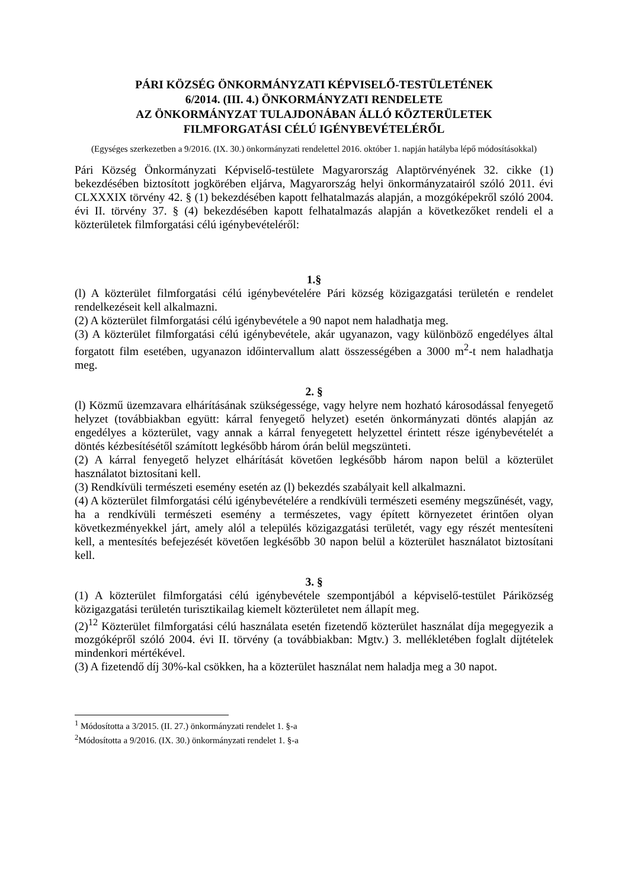PÁRI KÖZSÉG ÖNKORMÁNYZATI KÉPVISELŐ-TESTÜLETÉNEK
6/2014. (III. 4.) ÖNKORMÁNYZATI RENDELETE
AZ ÖNKORMÁNYZAT TULAJDONÁBAN ÁLLÓ KÖZTERÜLETEK
FILMFORGATÁSI CÉLÚ IGÉNYBEVÉTELÉRŐL
(Egységes szerkezetben a 9/2016. (IX. 30.) önkormányzati rendelettel 2016. október 1. napján hatályba lépő módosításokkal)
Pári Község Önkormányzati Képviselő-testülete Magyarország Alaptörvényének 32. cikke (1) bekezdésében biztosított jogkörében eljárva, Magyarország helyi önkormányzatairól szóló 2011. évi CLXXXIX törvény 42. § (1) bekezdésében kapott felhatalmazás alapján, a mozgóképekről szóló 2004. évi II. törvény 37. § (4) bekezdésében kapott felhatalmazás alapján a következőket rendeli el a közterületek filmforgatási célú igénybevételéről:
1.§
(l) A közterület filmforgatási célú igénybevételére Pári község közigazgatási területén e rendelet rendelkezéseit kell alkalmazni.
(2) A közterület filmforgatási célú igénybevétele a 90 napot nem haladhatja meg.
(3) A közterület filmforgatási célú igénybevétele, akár ugyanazon, vagy különböző engedélyes által forgatott film esetében, ugyanazon időintervallum alatt összességében a 3000 m<sup>2</sup>-t nem haladhatja meg.
2. §
(l) Közmű üzemzavara elhárításának szükségessége, vagy helyre nem hozható károsodással fenyegető helyzet (továbbiakban együtt: kárral fenyegető helyzet) esetén önkormányzati döntés alapján az engedélyes a közterület, vagy annak a kárral fenyegetett helyzettel érintett része igénybevételét a döntés kézbesítésétől számított legkésőbb három órán belül megszünteti.
(2) A kárral fenyegető helyzet elhárítását követően legkésőbb három napon belül a közterület használatot biztosítani kell.
(3) Rendkívüli természeti esemény esetén az (l) bekezdés szabályait kell alkalmazni.
(4) A közterület filmforgatási célú igénybevételére a rendkívüli természeti esemény megszűnését, vagy, ha a rendkívüli természeti esemény a természetes, vagy épített környezetet érintően olyan következményekkel járt, amely alól a település közigazgatási területét, vagy egy részét mentesíteni kell, a mentesítés befejezését követően legkésőbb 30 napon belül a közterület használatot biztosítani kell.
3. §
(1) A közterület filmforgatási célú igénybevétele szempontjából a képviselő-testület Páriközség közigazgatási területén turisztikailag kiemelt közterületet nem állapít meg.
(2)<sup>12</sup> Közterület filmforgatási célú használata esetén fizetendő közterület használat díja megegyezik a mozgóképről szóló 2004. évi II. törvény (a továbbiakban: Mgtv.) 3. mellékletében foglalt díjtételek mindenkori mértékével.
(3) A fizetendő díj 30%-kal csökken, ha a közterület használat nem haladja meg a 30 napot.
<sup>1</sup> Módosította a 3/2015. (II. 27.) önkormányzati rendelet 1. §-a
<sup>2</sup> Módosította a 9/2016. (IX. 30.) önkormányzati rendelet 1. §-a